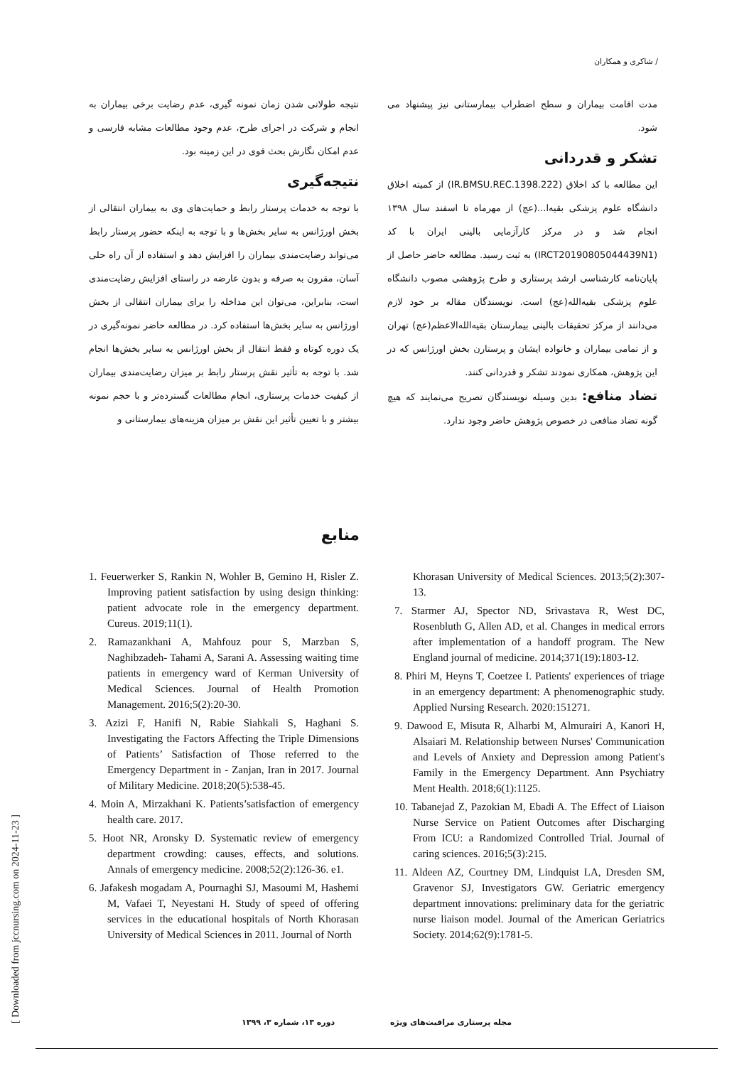/ شاکری و همکاران
نتیجه طولانی شدن زمان نمونه گیری، عدم رضایت برخی بیماران به انجام و شرکت در اجرای طرح، عدم وجود مطالعات مشابه فارسی و عدم امکان نگارش بحث قوی در این زمینه بود.
نتیجه‌گیری
با توجه به خدمات پرستار رابط و حمایت‌های وی به بیماران انتقالی از بخش اورژانس به سایر بخش‌ها و با توجه به اینکه حضور پرستار رابط می‌تواند رضایت‌مندی بیماران را افزایش دهد و استفاده از آن راه حلی آسان، مقرون به صرفه و بدون عارضه در راستای افزایش رضایت‌مندی است، بنابراین، می‌توان این مداخله را برای بیماران انتقالی از بخش اورژانس به سایر بخش‌ها استفاده کرد. در مطالعه حاضر نمونه‌گیری در یک دوره کوتاه و فقط انتقال از بخش اورژانس به سایر بخش‌ها انجام شد. با توجه به تأثیر نقش پرستار رابط بر میزان رضایت‌مندی بیماران از کیفیت خدمات پرستاری، انجام مطالعات گسترده‌تر و با حجم نمونه بیشتر و با تعیین تأثیر این نقش بر میزان هزینه‌های بیمارستانی و
مدت اقامت بیماران و سطح اضطراب بیمارستانی نیز پیشنهاد می شود.
تشکر و قدردانی
این مطالعه با کد اخلاق (IR.BMSU.REC.1398.222) از کمیته اخلاق دانشگاه علوم پزشکی بقیه‌ا...(عج) از مهرماه تا اسفند سال ۱۳۹۸ انجام شد و در مرکز کارآزمایی بالینی ایران با کد (IRCT20190805044439N1) به ثبت رسید. مطالعه حاضر حاصل از پایان‌نامه کارشناسی ارشد پرستاری و طرح پژوهشی مصوب دانشگاه علوم پزشکی بقیه‌الله(عج) است. نویسندگان مقاله بر خود لازم می‌دانند از مرکز تحقیقات بالینی بیمارستان بقیه‌الله‌الاعظم(عج) تهران و از تمامی بیماران و خانواده ایشان و پرستارن بخش اورژانس که در این پژوهش، همکاری نمودند تشکر و قدردانی کنند.
تضاد منافع: بدین وسیله نویسندگان تصریح می‌نمایند که هیچ گونه تضاد منافعی در خصوص پژوهش حاضر وجود ندارد.
منابع
1. Feuerwerker S, Rankin N, Wohler B, Gemino H, Risler Z. Improving patient satisfaction by using design thinking: patient advocate role in the emergency department. Cureus. 2019;11(1).
2. Ramazankhani A, Mahfouz pour S, Marzban S, Naghibzadeh- Tahami A, Sarani A. Assessing waiting time patients in emergency ward of Kerman University of Medical Sciences. Journal of Health Promotion Management. 2016;5(2):20-30.
3. Azizi F, Hanifi N, Rabie Siahkali S, Haghani S. Investigating the Factors Affecting the Triple Dimensions of Patients’ Satisfaction of Those referred to the Emergency Department in - Zanjan, Iran in 2017. Journal of Military Medicine. 2018;20(5):538-45.
4. Moin A, Mirzakhani K. Patients’satisfaction of emergency health care. 2017.
5. Hoot NR, Aronsky D. Systematic review of emergency department crowding: causes, effects, and solutions. Annals of emergency medicine. 2008;52(2):126-36. e1.
6. Jafakesh mogadam A, Pournaghi SJ, Masoumi M, Hashemi M, Vafaei T, Neyestani H. Study of speed of offering services in the educational hospitals of North Khorasan University of Medical Sciences in 2011. Journal of North
Khorasan University of Medical Sciences. 2013;5(2):307-13.
7. Starmer AJ, Spector ND, Srivastava R, West DC, Rosenbluth G, Allen AD, et al. Changes in medical errors after implementation of a handoff program. The New England journal of medicine. 2014;371(19):1803-12.
8. Phiri M, Heyns T, Coetzee I. Patients' experiences of triage in an emergency department: A phenomenographic study. Applied Nursing Research. 2020:151271.
9. Dawood E, Misuta R, Alharbi M, Almurairi A, Kanori H, Alsaiari M. Relationship between Nurses' Communication and Levels of Anxiety and Depression among Patient's Family in the Emergency Department. Ann Psychiatry Ment Health. 2018;6(1):1125.
10. Tabanejad Z, Pazokian M, Ebadi A. The Effect of Liaison Nurse Service on Patient Outcomes after Discharging From ICU: a Randomized Controlled Trial. Journal of caring sciences. 2016;5(3):215.
11. Aldeen AZ, Courtney DM, Lindquist LA, Dresden SM, Gravenor SJ, Investigators GW. Geriatric emergency department innovations: preliminary data for the geriatric nurse liaison model. Journal of the American Geriatrics Society. 2014;62(9):1781-5.
[ Downloaded from jccnursing.com on 2024-11-23 ]
مجله پرستاری مراقبت‌های ویژه دوره ۱۳، شماره ۳، ۱۳۹۹